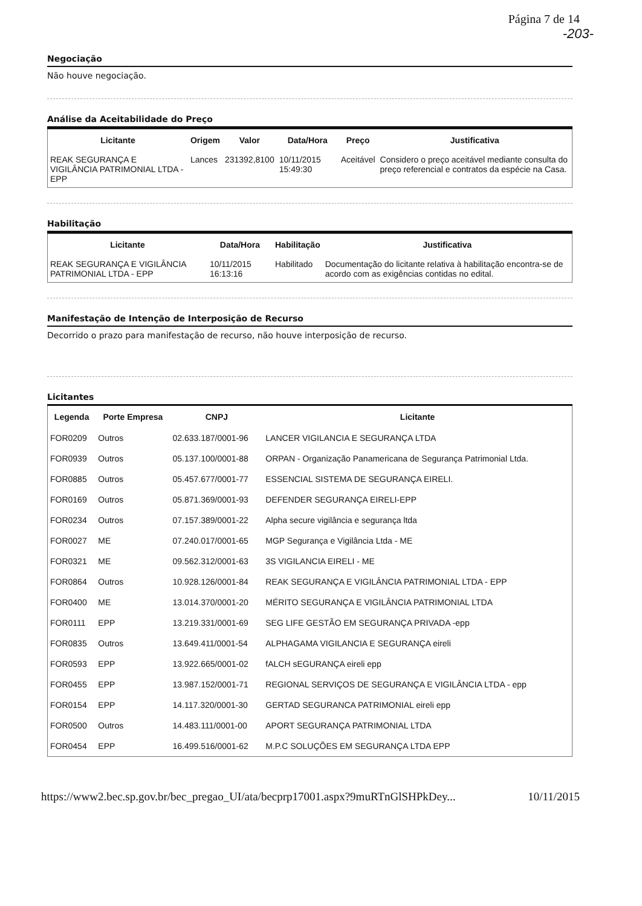Página 7 de 14
-203-
Negociação
Não houve negociação.
Análise da Aceitabilidade do Preço
| Licitante | Origem | Valor | Data/Hora | Preço | Justificativa |
| --- | --- | --- | --- | --- | --- |
| REAK SEGURANÇA E VIGILÂNCIA PATRIMONIAL LTDA - EPP | Lances | 231392,8100 | 10/11/2015 15:49:30 | Aceitável | Considero o preço aceitável mediante consulta do preço referencial e contratos da espécie na Casa. |
Habilitação
| Licitante | Data/Hora | Habilitação | Justificativa |
| --- | --- | --- | --- |
| REAK SEGURANÇA E VIGILÂNCIA PATRIMONIAL LTDA - EPP | 10/11/2015 16:13:16 | Habilitado | Documentação do licitante relativa à habilitação encontra-se de acordo com as exigências contidas no edital. |
Manifestação de Intenção de Interposição de Recurso
Decorrido o prazo para manifestação de recurso, não houve interposição de recurso.
Licitantes
| Legenda | Porte Empresa | CNPJ | Licitante |
| --- | --- | --- | --- |
| FOR0209 | Outros | 02.633.187/0001-96 | LANCER VIGILANCIA E SEGURANÇA LTDA |
| FOR0939 | Outros | 05.137.100/0001-88 | ORPAN - Organização Panamericana de Segurança Patrimonial Ltda. |
| FOR0885 | Outros | 05.457.677/0001-77 | ESSENCIAL SISTEMA DE SEGURANÇA EIRELI. |
| FOR0169 | Outros | 05.871.369/0001-93 | DEFENDER SEGURANÇA EIRELI-EPP |
| FOR0234 | Outros | 07.157.389/0001-22 | Alpha secure vigilância e segurança ltda |
| FOR0027 | ME | 07.240.017/0001-65 | MGP Segurança e Vigilância Ltda - ME |
| FOR0321 | ME | 09.562.312/0001-63 | 3S VIGILANCIA EIRELI - ME |
| FOR0864 | Outros | 10.928.126/0001-84 | REAK SEGURANÇA E VIGILÂNCIA PATRIMONIAL LTDA - EPP |
| FOR0400 | ME | 13.014.370/0001-20 | MÉRITO SEGURANÇA E VIGILÂNCIA PATRIMONIAL LTDA |
| FOR0111 | EPP | 13.219.331/0001-69 | SEG LIFE GESTÃO EM SEGURANÇA PRIVADA -epp |
| FOR0835 | Outros | 13.649.411/0001-54 | ALPHAGAMA VIGILANCIA E SEGURANÇA eireli |
| FOR0593 | EPP | 13.922.665/0001-02 | fALCH sEGURANÇA eireli epp |
| FOR0455 | EPP | 13.987.152/0001-71 | REGIONAL SERVIÇOS DE SEGURANÇA E VIGILÂNCIA LTDA - epp |
| FOR0154 | EPP | 14.117.320/0001-30 | GERTAD SEGURANCA PATRIMONIAL eireli epp |
| FOR0500 | Outros | 14.483.111/0001-00 | APORT SEGURANÇA PATRIMONIAL LTDA |
| FOR0454 | EPP | 16.499.516/0001-62 | M.P.C SOLUÇÕES EM SEGURANÇA LTDA EPP |
https://www2.bec.sp.gov.br/bec_pregao_UI/ata/becprp17001.aspx?9muRTnGlSHPkDey... 10/11/2015